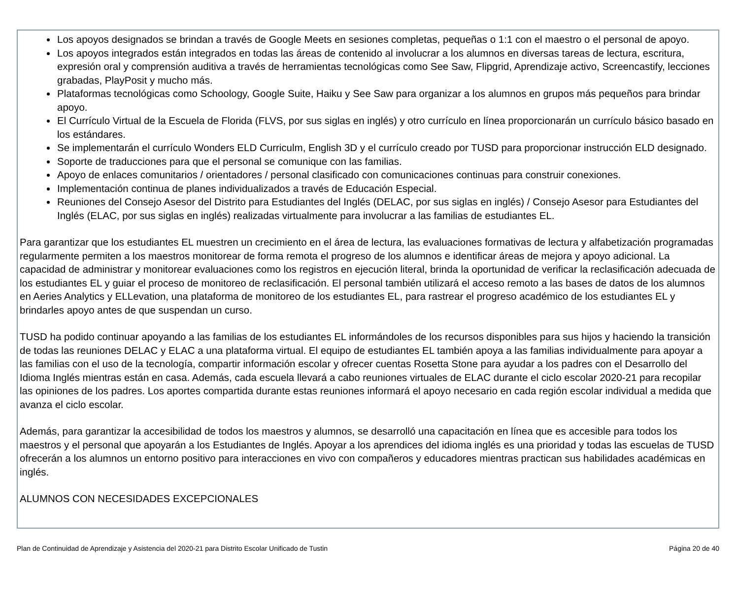Los apoyos designados se brindan a través de Google Meets en sesiones completas, pequeñas o 1:1 con el maestro o el personal de apoyo.
Los apoyos integrados están integrados en todas las áreas de contenido al involucrar a los alumnos en diversas tareas de lectura, escritura, expresión oral y comprensión auditiva a través de herramientas tecnológicas como See Saw, Flipgrid, Aprendizaje activo, Screencastify, lecciones grabadas, PlayPosit y mucho más.
Plataformas tecnológicas como Schoology, Google Suite, Haiku y See Saw para organizar a los alumnos en grupos más pequeños para brindar apoyo.
El Currículo Virtual de la Escuela de Florida (FLVS, por sus siglas en inglés) y otro currículo en línea proporcionarán un currículo básico basado en los estándares.
Se implementarán el currículo Wonders ELD Curriculm, English 3D y el currículo creado por TUSD para proporcionar instrucción ELD designado.
Soporte de traducciones para que el personal se comunique con las familias.
Apoyo de enlaces comunitarios / orientadores / personal clasificado con comunicaciones continuas para construir conexiones.
Implementación continua de planes individualizados a través de Educación Especial.
Reuniones del Consejo Asesor del Distrito para Estudiantes del Inglés (DELAC, por sus siglas en inglés) / Consejo Asesor para Estudiantes del Inglés (ELAC, por sus siglas en inglés) realizadas virtualmente para involucrar a las familias de estudiantes EL.
Para garantizar que los estudiantes EL muestren un crecimiento en el área de lectura, las evaluaciones formativas de lectura y alfabetización programadas regularmente permiten a los maestros monitorear de forma remota el progreso de los alumnos e identificar áreas de mejora y apoyo adicional. La capacidad de administrar y monitorear evaluaciones como los registros en ejecución literal, brinda la oportunidad de verificar la reclasificación adecuada de los estudiantes EL y guiar el proceso de monitoreo de reclasificación. El personal también utilizará el acceso remoto a las bases de datos de los alumnos en Aeries Analytics y ELLevation, una plataforma de monitoreo de los estudiantes EL, para rastrear el progreso académico de los estudiantes EL y brindarles apoyo antes de que suspendan un curso.
TUSD ha podido continuar apoyando a las familias de los estudiantes EL informándoles de los recursos disponibles para sus hijos y haciendo la transición de todas las reuniones DELAC y ELAC a una plataforma virtual. El equipo de estudiantes EL también apoya a las familias individualmente para apoyar a las familias con el uso de la tecnología, compartir información escolar y ofrecer cuentas Rosetta Stone para ayudar a los padres con el Desarrollo del Idioma Inglés mientras están en casa. Además, cada escuela llevará a cabo reuniones virtuales de ELAC durante el ciclo escolar 2020-21 para recopilar las opiniones de los padres. Los aportes compartida durante estas reuniones informará el apoyo necesario en cada región escolar individual a medida que avanza el ciclo escolar.
Además, para garantizar la accesibilidad de todos los maestros y alumnos, se desarrolló una capacitación en línea que es accesible para todos los maestros y el personal que apoyarán a los Estudiantes de Inglés. Apoyar a los aprendices del idioma inglés es una prioridad y todas las escuelas de TUSD ofrecerán a los alumnos un entorno positivo para interacciones en vivo con compañeros y educadores mientras practican sus habilidades académicas en inglés.
ALUMNOS CON NECESIDADES EXCEPCIONALES
Plan de Continuidad de Aprendizaje y Asistencia del 2020-21 para Distrito Escolar Unificado de Tustin Página 20 de 40